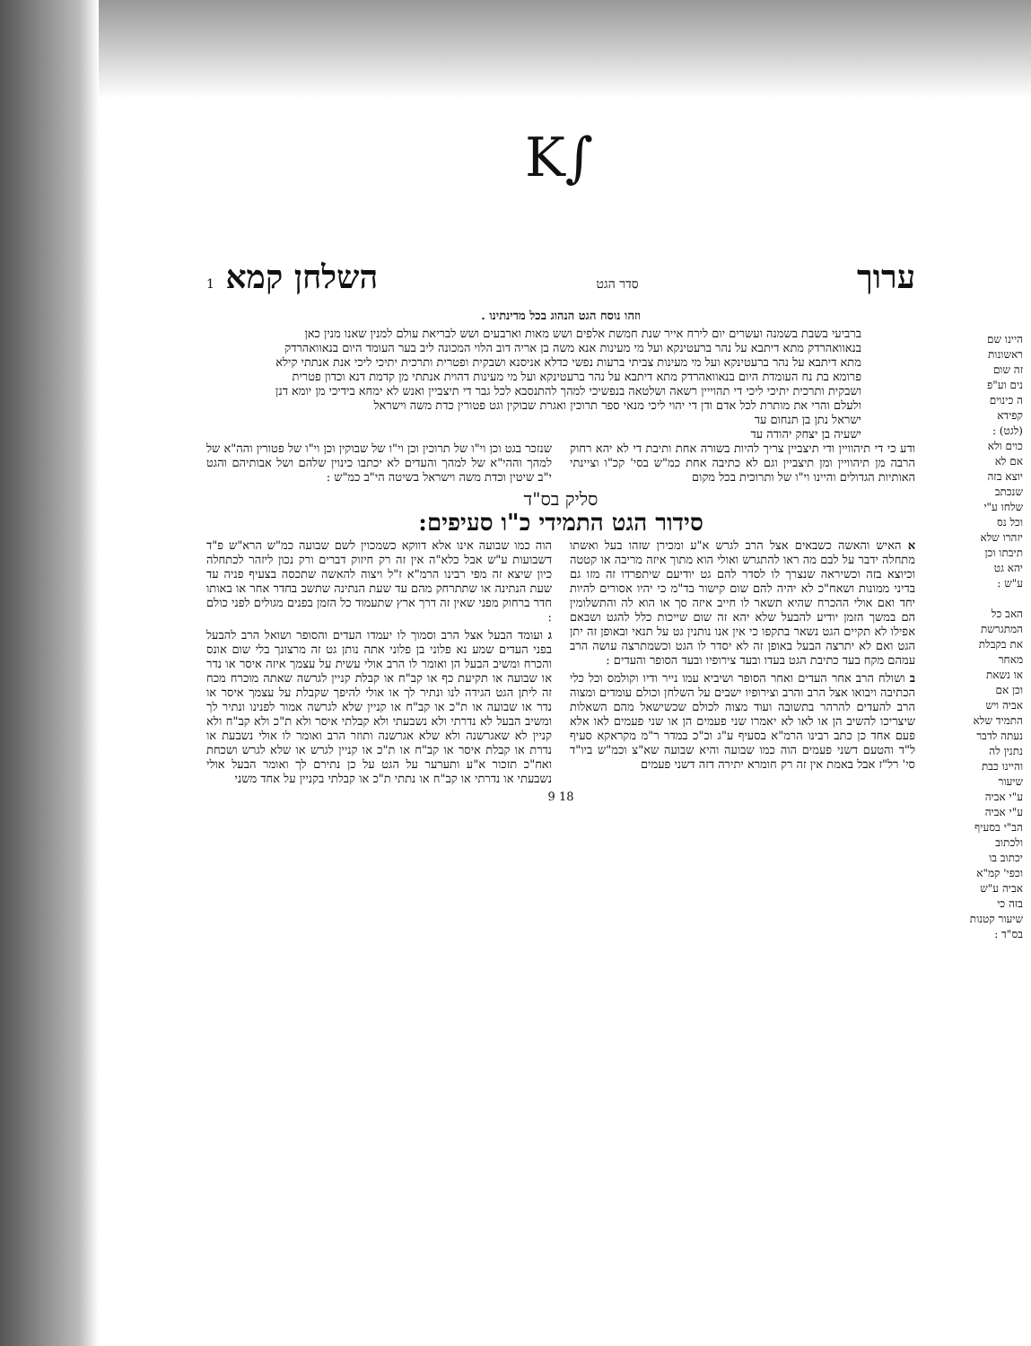K∫
היינו שם
ראשונות
זה שום
נים וע"פ
ה כינוים
קפידא
(לגט) :
כוים ולא
אם לא
יוצא בזה
שנכתב
שלחו ע"י
וכל נס
יזהרו שלא
תיבתו וכן
יהא גט
ע"ש :
האב כל
המתגרשת
את בקבלת
מאחר
או נשאת
וכן אם
אביה ויש
התמיד שלא
נעתה לדבר
נתנין לה
והיינו כבת
שיעור
ע"י אביה
ע"י אביה
הב"י בסעיף
ולכתוב
יכתוב בו
וכפי' קמ"א
אביה ע"ש
בזה כי
שיעור קטנות
בס"ד :
ערוך סדר הגט השלחן קמא 1
וזהו נוסח הגט הנהוג בכל מדינתינו .
ברביעי בשבת בשמנה ועשרים יום לירח אייר שנת חמשת אלפים ושש מאות וארבעים ושש לבריאת עולם למנין שאנו מנין כאן בנאוואהרדק מתא דיתבא על נהר ברעטינקא ועל מי מעינות אנא משה בן אריה דוב הלוי המכונה ליב בער העומד היום בנאוואהרדק מתא דיתבא על נהר ברעטינקא ועל מי מעינות צביתי ברעות נפשי כדלא אניסנא ושבקית ופטרית ותרכית יתיכי ליכי אנת אנתתי קילא פרומא בת נח העומדת היום בנאוואהרדק מתא דיתבא על נהר ברעטינקא ועל מי מעינות דהוית אנתתי מן קדמת דנא וכדון פטרית ושבקית ותרכית יתיכי ליכי די תהוייין רשאה ושלטאה בנפשיכי למהך להתנסבא לכל גבר די תיצביין ואנש לא ימחא בידיכי מן יומא דנן ולעלם והרי את מותרת לכל אדם ודן די יהוי ליכי מנאי ספר תרוכין ואגרת שבוקין וגט פטורין כדת משה וישראל
ישראל נתן בן תנחום עד
ישעיה בן יצחק יהודה עד
ודע כי די תיהוויין ודי תיצביין צריך להיות בשורה אחת ותיבת די לא יהא רחוק הרבה מן תיהוויין ומן תיצביין וגם לא כתיבה אחת כמ"ש בסי' קכ"ו וציינתי האותיות הגדולים והיינו וי"ו של ותרוכית בכל מקום
שנזכר בגט וכן וי"ו של תרוכין וכן וי"ו של שבוקין וכן וי"ו של פטורין והה"א של למהך וההי"א של למהך והעדים לא יכתבו כינוין שלהם ושל אבותיהם והגט י"ב שיטין וכדת משה וישראל בשיטה הי"ב כמ"ש :
סליק בס"ד
סידור הגט התמידי כ"ו סעיפים:
א האיש והאשה כשבאים אצל הרב לגרש א"ע ומכירן שזהו בעל ואשתו מתחלה ידבר על לבם מה ראו להתגרש ואולי הוא מתוך איזה מריבה או קטטה וכיוצא בזה וכשיראה שנצרך לו לסדר להם גט יודיעם שיתפרדו זה מזו גם בדיני ממונות ושאח"כ לא יהיה להם שום קישור בד"מ כי יהיו אסורים להיות יחד ואם אולי ההכרח שהיא תשאר לו חייב איזה סך או הוא לה והתשלומין הם במשך הזמן יודיע להבעל שלא יהא זה שום שייכות כלל להגט ושבאם אפילו לא תקיים הגט נשאר בתקפו כי אין אנו נותנין גט על תנאי ובאופן זה יתן הגט ואם לא יתרצה הבעל באופן זה לא יסדר לו הגט וכשמתרצה עושה הרב עמהם מקח בעד כתיבת הגט בעדו ובעד צירופיו ובעד הסופר והעדים :
ב ושולח הרב אחר העדים ואחר הסופר ושיביא עמו נייר ודיו וקולמס וכל כלי הכתיבה ויבואו אצל הרב והרב וצירופיו ישבים על השלחן וכולם עומדים ומצוה הרב להעדים להרהר בתשובה ועוד מצוה לכולם שכשישאל מהם השאלות שיצריכו להשיב הן או לאו לא יאמרו שני פעמים הן או שני פעמים לאו אלא פעם אחד כן כתב רבינו הרמ"א בסעיף ע"ג וכ"כ במדר ר"מ מקראקא סעיף ל"ד והטעם דשני פעמים הוה כמו שבועה והיא שבועה שא"צ וכמ"ש ביו"ד סי' רל"ז אבל באמת אין זה רק חומרא יתירה דזה דשני פעמים
הוה כמו שבועה אינו אלא דווקא כשמכוין לשם שבועה כמ"ש הרא"ש פ"ד דשבועות ע"ש אבל כלא"ה אין זה רק חיזוק דברים ורק נכון ליזהר לכתחלה כיון שיצא זה מפי רבינו הרמ"א ז"ל ויצוה להאשה שתכסה בצעיף פניה עד שעת הנתינה או שתתרחק מהם עד שעת הנתינה שתשב בחדר אחר או באותו חדר ברחוק מפני שאין זה דרך ארץ שתעמוד כל הזמן בפנים מגולים לפני כולם :
ג ועומד הבעל אצל הרב וסמוך לו יעמדו העדים והסופר ושואל הרב להבעל בפני העדים שמע נא פלוני בן פלוני אתה נותן גט זה מרצונך בלי שום אונס והכרח ומשיב הבעל הן ואומר לו הרב אולי עשית על עצמך איזה איסר או נדר או שבועה או תקיעת כף או קב"ח או קבלת קניין לגרשה שאתה מוכרח מכח זה ליתן הגט הגידה לנו ונתיר לך או אולי להיפך שקבלת על עצמך איסר או נדר או שבועה או ת"כ או קב"ח או קניין שלא לגרשה אמור לפנינו ונתיר לך ומשיב הבעל לא נדרתי ולא נשבעתי ולא קבלתי איסר ולא ת"כ ולא קב"ח ולא קניין לא שאגרשנה ולא שלא אגרשנה ותוזר הרב ואומר לו אולי נשבעת או נדרת או קבלת איסר או קב"ח או ת"כ או קניין לגרש או שלא לגרש ושכחת ואח"כ תזכור א"ע ותערער על הגט על כן נתירם לך ואומר הבעל אולי נשבעתי או נדרתי או קב"ח או נתתי ת"כ או קבלתי בקניין על אחד משני
9 18